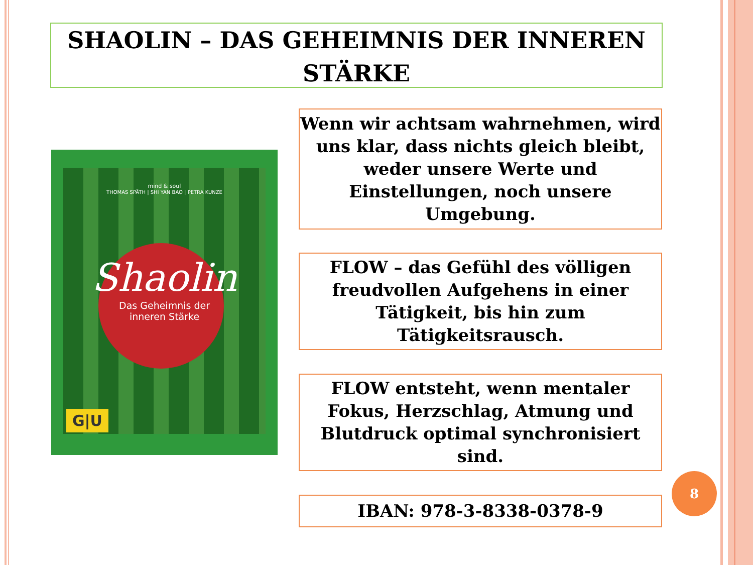SHAOLIN – DAS GEHEIMNIS DER INNEREN
STÄRKE
mind & soul
THOMAS SPÄTH | SHI YAN BAO | PETRA KUNZE
Shaolin
Das Geheimnis der
inneren Stärke
G|U
Wenn wir achtsam wahrnehmen, wird uns klar, dass nichts gleich bleibt, weder unsere Werte und Einstellungen, noch unsere Umgebung.
FLOW – das Gefühl des völligen freudvollen Aufgehens in einer Tätigkeit, bis hin zum Tätigkeitsrausch.
FLOW entsteht, wenn mentaler Fokus, Herzschlag, Atmung und Blutdruck optimal synchronisiert sind.
IBAN: 978-3-8338-0378-9
8